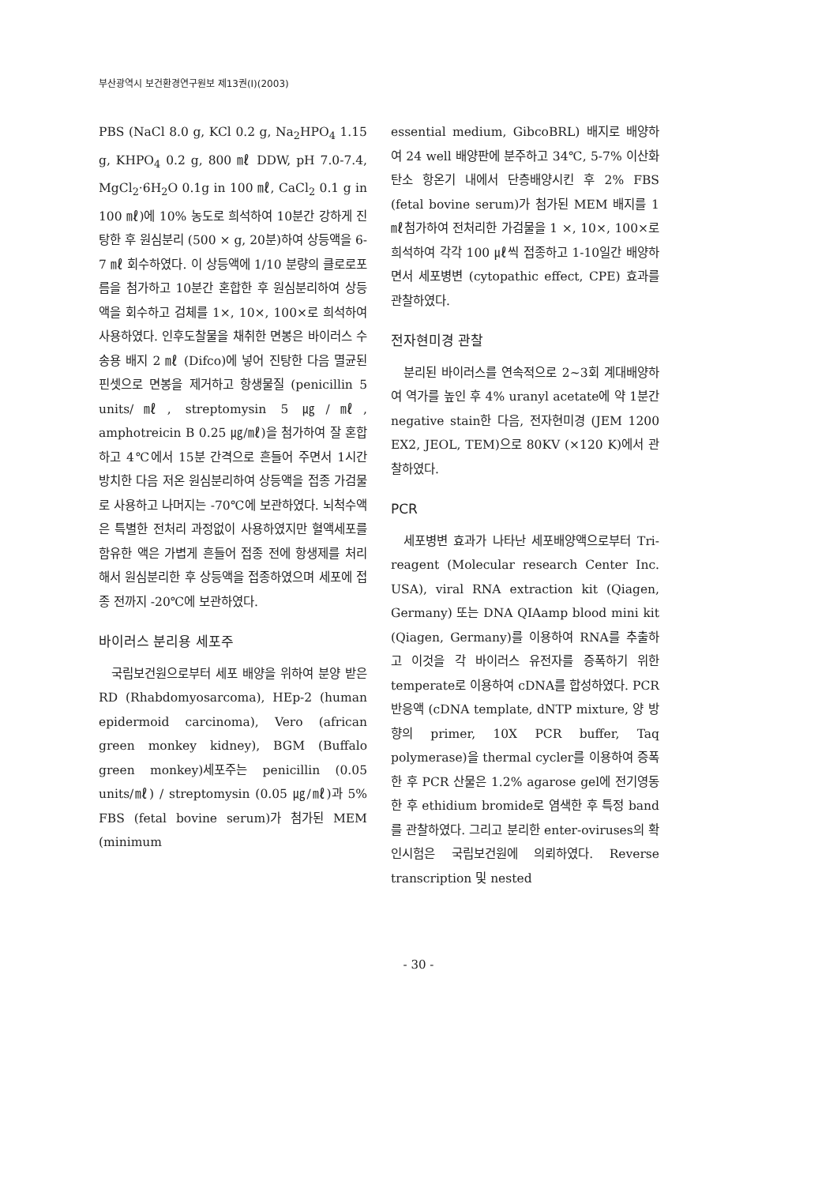부산광역시 보건환경연구원보 제13권(I)(2003)
PBS (NaCl 8.0 g, KCl 0.2 g, Na<sub>2</sub>HPO<sub>4</sub> 1.15 g, KHPO<sub>4</sub> 0.2 g, 800 ㎖ DDW, pH 7.0-7.4, MgCl<sub>2</sub>·6H<sub>2</sub>O 0.1g in 100 ㎖, CaCl<sub>2</sub> 0.1 g in 100 ㎖)에 10% 농도로 희석하여 10분간 강하게 진탕한 후 원심분리 (500 × g, 20분)하여 상등액을 6-7 ㎖ 회수하였다. 이 상등액에 1/10 분량의 클로로포름을 첨가하고 10분간 혼합한 후 원심분리하여 상등액을 회수하고 검체를 1×, 10×, 100×로 희석하여 사용하였다. 인후도찰물을 채취한 면봉은 바이러스 수송용 배지 2 ㎖ (Difco)에 넣어 진탕한 다음 멸균된 핀셋으로 면봉을 제거하고 항생물질 (penicillin 5 units/㎖, streptomysin 5 ㎍/㎖, amphotreicin B 0.25 ㎍/㎖)을 첨가하여 잘 혼합하고 4℃에서 15분 간격으로 흔들어 주면서 1시간 방치한 다음 저온 원심분리하여 상등액을 접종 가검물로 사용하고 나머지는 -70℃에 보관하였다. 뇌척수액은 특별한 전처리 과정없이 사용하였지만 혈액세포를 함유한 액은 가볍게 흔들어 접종 전에 항생제를 처리해서 원심분리한 후 상등액을 접종하였으며 세포에 접종 전까지 -20℃에 보관하였다.
바이러스 분리용 세포주
국립보건원으로부터 세포 배양을 위하여 분양 받은 RD (Rhabdomyosarcoma), HEp-2 (human epidermoid carcinoma), Vero (african green monkey kidney), BGM (Buffalo green monkey)세포주는 penicillin (0.05 units/㎖) / streptomysin (0.05 ㎍/㎖)과 5% FBS (fetal bovine serum)가 첨가된 MEM (minimum
essential medium, GibcoBRL) 배지로 배양하여 24 well 배양판에 분주하고 34℃, 5-7% 이산화탄소 항온기 내에서 단층배양시킨 후 2% FBS (fetal bovine serum)가 첨가된 MEM 배지를 1 ㎖첨가하여 전처리한 가검물을 1 ×, 10×, 100×로 희석하여 각각 100 ㎕씩 접종하고 1-10일간 배양하면서 세포병변 (cytopathic effect, CPE) 효과를 관찰하였다.
전자현미경 관찰
분리된 바이러스를 연속적으로 2~3회 계대배양하여 역가를 높인 후 4% uranyl acetate에 약 1분간 negative stain한 다음, 전자현미경 (JEM 1200 EX2, JEOL, TEM)으로 80KV (×120 K)에서 관찰하였다.
PCR
세포병변 효과가 나타난 세포배양액으로부터 Tri-reagent (Molecular research Center Inc. USA), viral RNA extraction kit (Qiagen, Germany) 또는 DNA QIAamp blood mini kit (Qiagen, Germany)를 이용하여 RNA를 추출하고 이것을 각 바이러스 유전자를 증폭하기 위한 temperate로 이용하여 cDNA를 합성하였다. PCR 반응액 (cDNA template, dNTP mixture, 양 방향의 primer, 10X PCR buffer, Taq polymerase)을 thermal cycler를 이용하여 증폭한 후 PCR 산물은 1.2% agarose gel에 전기영동한 후 ethidium bromide로 염색한 후 특정 band를 관찰하였다. 그리고 분리한 enter-oviruses의 확인시험은 국립보건원에 의뢰하였다. Reverse transcription 및 nested
- 30 -